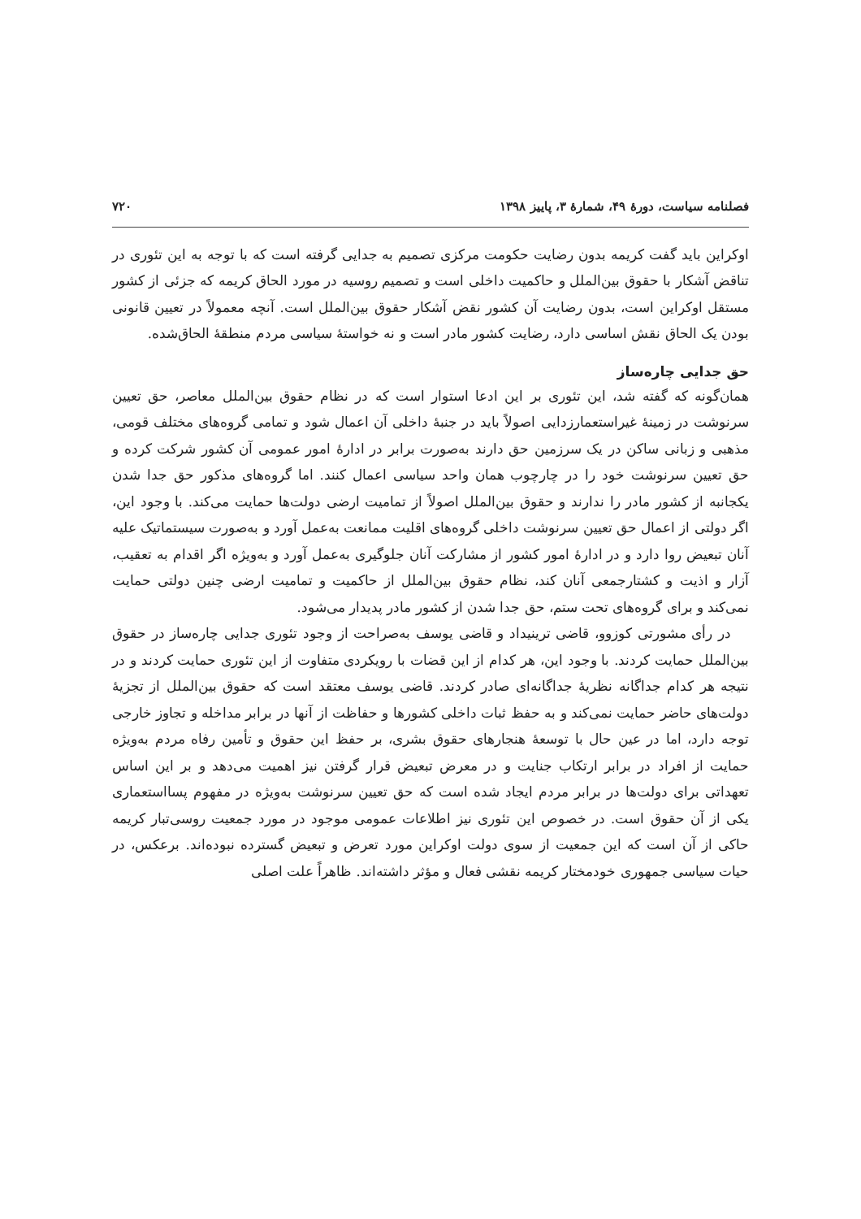فصلنامه سیاست، دورهٔ ۴۹، شمارهٔ ۳، پاییز ۱۳۹۸ ۷۲۰
اوکراین باید گفت کریمه بدون رضایت حکومت مرکزی تصمیم به جدایی گرفته است که با توجه به این تئوری در تناقض آشکار با حقوق بین‌الملل و حاکمیت داخلی است و تصمیم روسیه در مورد الحاق کریمه که جزئی از کشور مستقل اوکراین است، بدون رضایت آن کشور نقض آشکار حقوق بین‌الملل است. آنچه معمولاً در تعیین قانونی بودن یک الحاق نقش اساسی دارد، رضایت کشور مادر است و نه خواستهٔ سیاسی مردم منطقهٔ الحاق‌شده.
حق جدایی چاره‌ساز
همان‌گونه که گفته شد، این تئوری بر این ادعا استوار است که در نظام حقوق بین‌الملل معاصر، حق تعیین سرنوشت در زمینهٔ غیراستعمارزدایی اصولاً باید در جنبهٔ داخلی آن اعمال شود و تمامی گروه‌های مختلف قومی، مذهبی و زبانی ساکن در یک سرزمین حق دارند به‌صورت برابر در ادارهٔ امور عمومی آن کشور شرکت کرده و حق تعیین سرنوشت خود را در چارچوب همان واحد سیاسی اعمال کنند. اما گروه‌های مذکور حق جدا شدن یکجانبه از کشور مادر را ندارند و حقوق بین‌الملل اصولاً از تمامیت ارضی دولت‌ها حمایت می‌کند. با وجود این، اگر دولتی از اعمال حق تعیین سرنوشت داخلی گروه‌های اقلیت ممانعت به‌عمل آورد و به‌صورت سیستماتیک علیه آنان تبعیض روا دارد و در ادارهٔ امور کشور از مشارکت آنان جلوگیری به‌عمل آورد و به‌ویژه اگر اقدام به تعقیب، آزار و اذیت و کشتارجمعی آنان کند، نظام حقوق بین‌الملل از حاکمیت و تمامیت ارضی چنین دولتی حمایت نمی‌کند و برای گروه‌های تحت ستم، حق جدا شدن از کشور مادر پدیدار می‌شود.
در رأی مشورتی کوزوو، قاضی ترینیداد و قاضی یوسف به‌صراحت از وجود تئوری جدایی چاره‌ساز در حقوق بین‌الملل حمایت کردند. با وجود این، هر کدام از این قضات با رویکردی متفاوت از این تئوری حمایت کردند و در نتیجه هر کدام جداگانه نظریهٔ جداگانه‌ای صادر کردند. قاضی یوسف معتقد است که حقوق بین‌الملل از تجزیهٔ دولت‌های حاضر حمایت نمی‌کند و به حفظ ثبات داخلی کشورها و حفاظت از آنها در برابر مداخله و تجاوز خارجی توجه دارد، اما در عین حال با توسعهٔ هنجارهای حقوق بشری، بر حفظ این حقوق و تأمین رفاه مردم به‌ویژه حمایت از افراد در برابر ارتکاب جنایت و در معرض تبعیض قرار گرفتن نیز اهمیت می‌دهد و بر این اساس تعهداتی برای دولت‌ها در برابر مردم ایجاد شده است که حق تعیین سرنوشت به‌ویژه در مفهوم پسااستعماری یکی از آن حقوق است. در خصوص این تئوری نیز اطلاعات عمومی موجود در مورد جمعیت روسی‌تبار کریمه حاکی از آن است که این جمعیت از سوی دولت اوکراین مورد تعرض و تبعیض گسترده نبوده‌اند. برعکس، در حیات سیاسی جمهوری خودمختار کریمه نقشی فعال و مؤثر داشته‌اند. ظاهراً علت اصلی